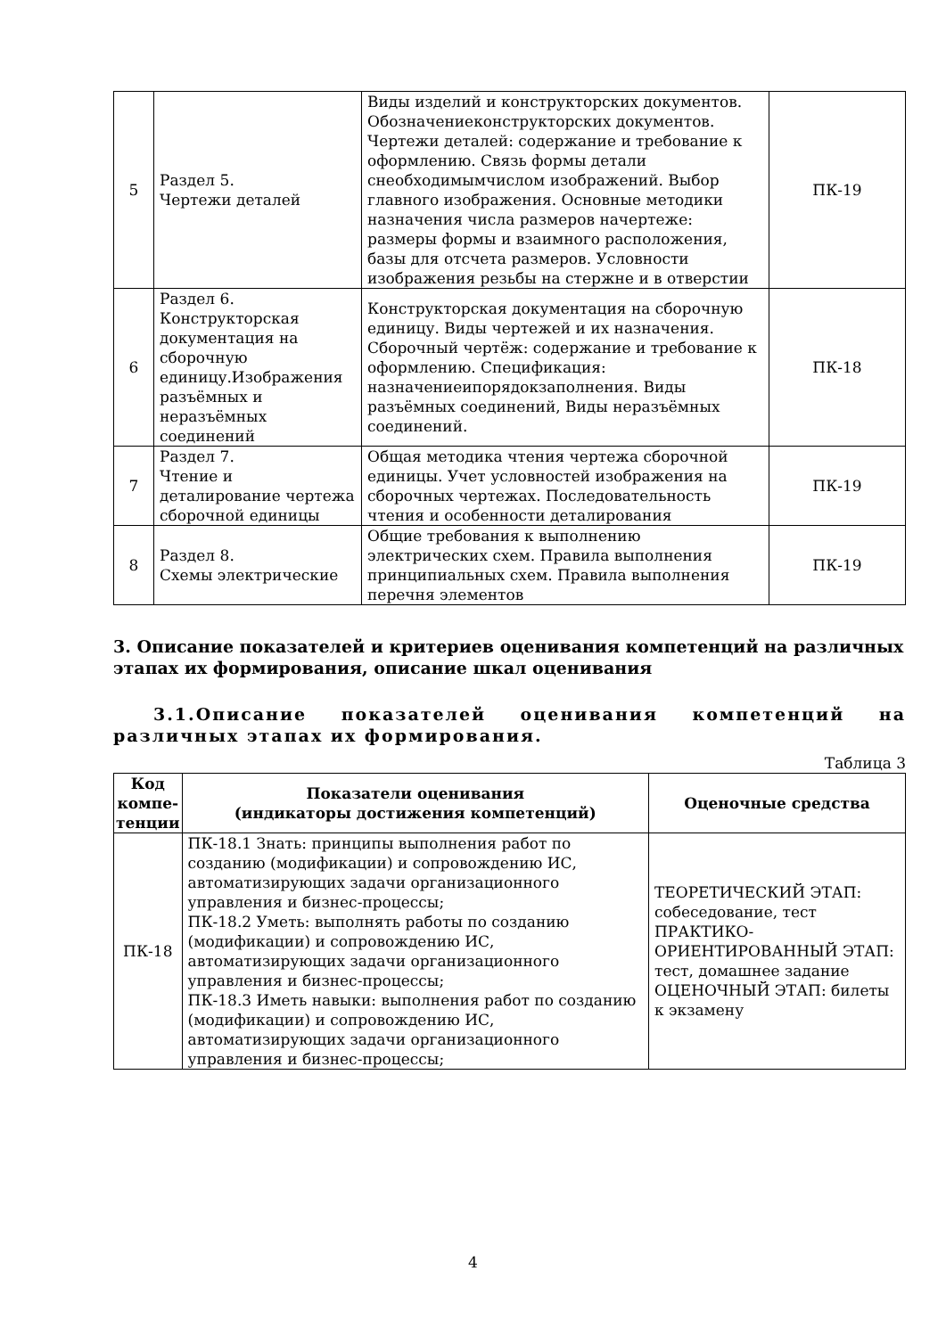| 5 | Раздел 5. Чертежи деталей | Виды изделий и конструкторских документов. Обозначениеконструкторских документов. Чертежи деталей: содержание и требование к оформлению. Связь формы детали снеобходимымчислом изображений. Выбор главного изображения. Основные методики назначения числа размеров начертеже: размеры формы и взаимного расположения, базы для отсчета размеров. Условности изображения резьбы на стержне и в отверстии | ПК-19 |
| 6 | Раздел 6. Конструкторская документация на сборочную единицу.Изображения разъёмных и неразъёмных соединений | Конструкторская документация на сборочную единицу. Виды чертежей и их назначения. Сборочный чертёж: содержание и требование к оформлению. Спецификация: назначениеипорядокзаполнения. Виды разъёмных соединений, Виды неразъёмных соединений. | ПК-18 |
| 7 | Раздел 7. Чтение и деталирование чертежа сборочной единицы | Общая методика чтения чертежа сборочной единицы. Учет условностей изображения на сборочных чертежах. Последовательность чтения и особенности деталирования | ПК-19 |
| 8 | Раздел 8. Схемы электрические | Общие требования к выполнению электрических схем. Правила выполнения принципиальных схем. Правила выполнения перечня элементов | ПК-19 |
3. Описание показателей и критериев оценивания компетенций на различных этапах их формирования, описание шкал оценивания
3.1.Описание показателей оценивания компетенций на различных этапах их формирования.
Таблица 3
| Код компе-тенции | Показатели оценивания (индикаторы достижения компетенций) | Оценочные средства |
| --- | --- | --- |
| ПК-18 | ПК-18.1 Знать: принципы выполнения работ по созданию (модификации) и сопровождению ИС, автоматизирующих задачи организационного управления и бизнес-процессы; ПК-18.2 Уметь: выполнять работы по созданию (модификации) и сопровождению ИС, автоматизирующих задачи организационного управления и бизнес-процессы; ПК-18.3 Иметь навыки: выполнения работ по созданию (модификации) и сопровождению ИС, автоматизирующих задачи организационного управления и бизнес-процессы; | ТЕОРЕТИЧЕСКИЙ ЭТАП: собеседование, тест ПРАКТИКО-ОРИЕНТИРОВАННЫЙ ЭТАП: тест, домашнее задание ОЦЕНОЧНЫЙ ЭТАП: билеты к экзамену |
4